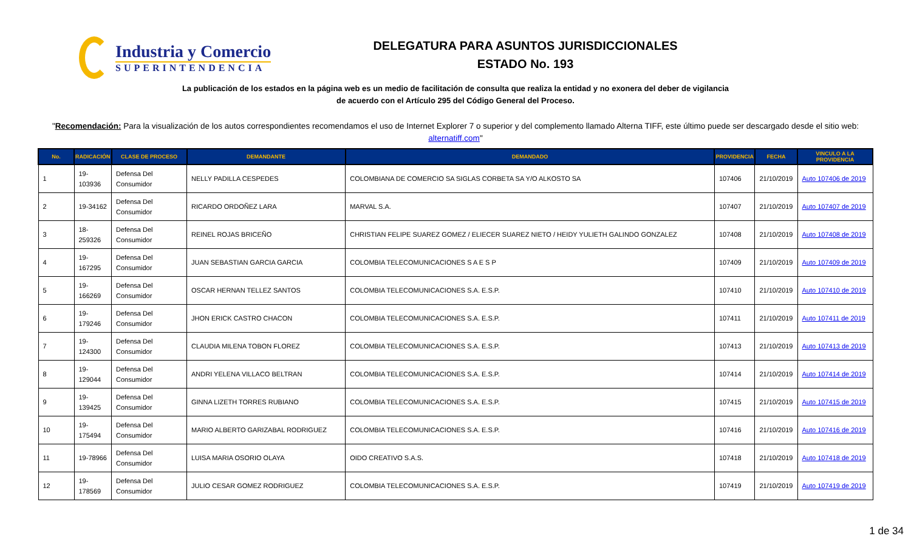Industria y Comercio
SUPERINTENDENCIA
DELEGATURA PARA ASUNTOS JURISDICCIONALES
ESTADO No. 193
La publicación de los estados en la página web es un medio de facilitación de consulta que realiza la entidad y no exonera del deber de vigilancia
de acuerdo con el Artículo 295 del Código General del Proceso.
"Recomendación: Para la visualización de los autos correspondientes recomendamos el uso de Internet Explorer 7 o superior y del complemento llamado Alterna TIFF, este último puede ser descargado desde el sitio web: alternatiff.com"
| No. | RADICACIÓN | CLASE DE PROCESO | DEMANDANTE | DEMANDADO | PROVIDENCIA | FECHA | VINCULO A LA PROVIDENCIA |
| --- | --- | --- | --- | --- | --- | --- | --- |
| 1 | 19-103936 | Defensa Del Consumidor | NELLY PADILLA CESPEDES | COLOMBIANA DE COMERCIO SA SIGLAS CORBETA SA Y/O ALKOSTO SA | 107406 | 21/10/2019 | Auto 107406 de 2019 |
| 2 | 19-34162 | Defensa Del Consumidor | RICARDO ORDOÑEZ LARA | MARVAL S.A. | 107407 | 21/10/2019 | Auto 107407 de 2019 |
| 3 | 18-259326 | Defensa Del Consumidor | REINEL ROJAS BRICEÑO | CHRISTIAN FELIPE SUAREZ GOMEZ / ELIECER SUAREZ NIETO / HEIDY YULIETH GALINDO GONZALEZ | 107408 | 21/10/2019 | Auto 107408 de 2019 |
| 4 | 19-167295 | Defensa Del Consumidor | JUAN SEBASTIAN GARCIA GARCIA | COLOMBIA TELECOMUNICACIONES S A E S P | 107409 | 21/10/2019 | Auto 107409 de 2019 |
| 5 | 19-166269 | Defensa Del Consumidor | OSCAR HERNAN TELLEZ SANTOS | COLOMBIA TELECOMUNICACIONES S.A. E.S.P. | 107410 | 21/10/2019 | Auto 107410 de 2019 |
| 6 | 19-179246 | Defensa Del Consumidor | JHON ERICK CASTRO CHACON | COLOMBIA TELECOMUNICACIONES S.A. E.S.P. | 107411 | 21/10/2019 | Auto 107411 de 2019 |
| 7 | 19-124300 | Defensa Del Consumidor | CLAUDIA MILENA TOBON FLOREZ | COLOMBIA TELECOMUNICACIONES S.A. E.S.P. | 107413 | 21/10/2019 | Auto 107413 de 2019 |
| 8 | 19-129044 | Defensa Del Consumidor | ANDRI YELENA VILLACO BELTRAN | COLOMBIA TELECOMUNICACIONES S.A. E.S.P. | 107414 | 21/10/2019 | Auto 107414 de 2019 |
| 9 | 19-139425 | Defensa Del Consumidor | GINNA LIZETH TORRES RUBIANO | COLOMBIA TELECOMUNICACIONES S.A. E.S.P. | 107415 | 21/10/2019 | Auto 107415 de 2019 |
| 10 | 19-175494 | Defensa Del Consumidor | MARIO ALBERTO GARIZABAL RODRIGUEZ | COLOMBIA TELECOMUNICACIONES S.A. E.S.P. | 107416 | 21/10/2019 | Auto 107416 de 2019 |
| 11 | 19-78966 | Defensa Del Consumidor | LUISA MARIA OSORIO OLAYA | OIDO CREATIVO S.A.S. | 107418 | 21/10/2019 | Auto 107418 de 2019 |
| 12 | 19-178569 | Defensa Del Consumidor | JULIO CESAR GOMEZ RODRIGUEZ | COLOMBIA TELECOMUNICACIONES S.A. E.S.P. | 107419 | 21/10/2019 | Auto 107419 de 2019 |
1 de 34